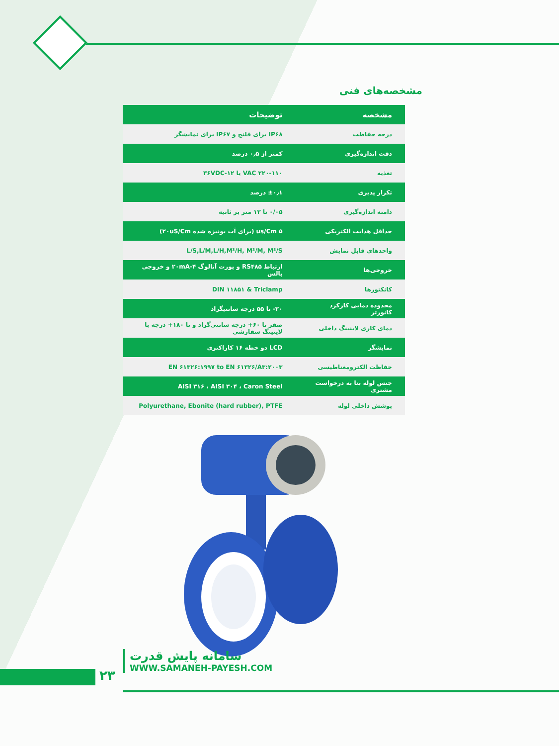مشخصه‌های فنی
| مشخصه | توضیحات |
| --- | --- |
| درجه حفاظت | IP۶۸ برای فلنج و IP۶۷ برای نمایشگر |
| دقت اندازه‌گیری | کمتر از ۰٫۵ درصد |
| تغذیه | ۲۲۰-۱۱۰ VAC یا ۱۲-۳۶VDC |
| تکرار پذیری | ±۰٫۱ درصد |
| دامنه اندازه‌گیری | ۰/۰۵ تا ۱۲ متر بر ثانیه |
| حداقل هدایت الکتریکی | ۵ us/Cm (برای آب یونیزه شده ۲۰uS/Cm) |
| واحدهای قابل نمایش | L/S,L/M,L/H,M³/H, M³/M, M³/S |
| خروجی‌ها | ارتباط RS۴۸۵ و پورت آنالوگ ۴-۲۰mA و خروجی پالس |
| کانکتورها | DIN ۱۱۸۵۱ & Triclamp |
| محدوده دمایی کارکرد کانورتر | ۲۰- تا ۵۵ درجه سانتیگراد |
| دمای کاری لاینینگ داخلی | صفر تا ۶۰+ درجه سانتی‌گراد و تا ۱۸۰+ درجه با لاینینگ سفارشی |
| نمایشگر | LCD دو خطه ۱۶ کاراکتری |
| حفاظت الکترومغناطیسی | EN ۶۱۳۲۶:۱۹۹۷ to EN ۶۱۳۲۶/A۳:۲۰۰۳ |
| جنس لوله بنا به درخواست مشتری | AISI ۳۱۶ ، AISI ۳۰۴ ، Caron Steel |
| پوشش داخلی لوله | Polyurethane, Ebonite (hard rubber), PTFE |
۲۳
سامانه پایش قدرت
WWW.SAMANEH-PAYESH.COM